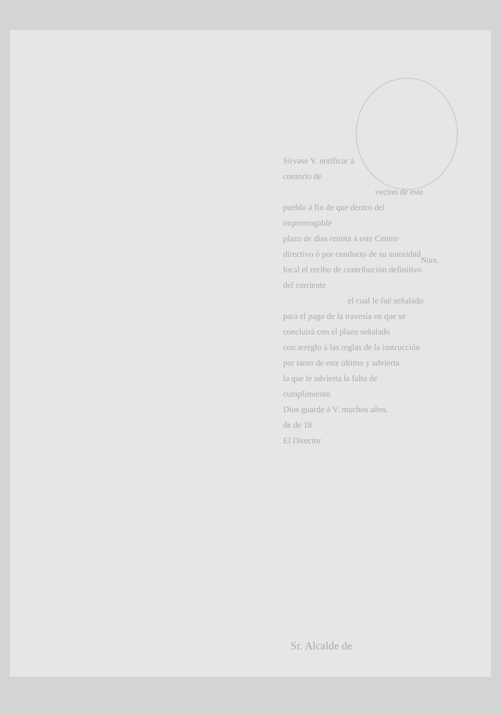Sírvase V. notificar á
contorio de
vecino de este
pueblo á fin de que dentro del improrrogable
plazo de días remita á este Centro
directivo ó por conducto de su autoridad
local el recibo de contribución definitivo del corriente
el cual le fué señalado
para el pago de la travesía en que se
concluirá con el plazo señalado
con arreglo á las reglas de la instrucción
por tanto de este último y advierta
la que le advierta la falta de cumplimiento
Dios guarde á V. muchos años.
de de 18
El Director
Núm.
Sr. Alcalde de